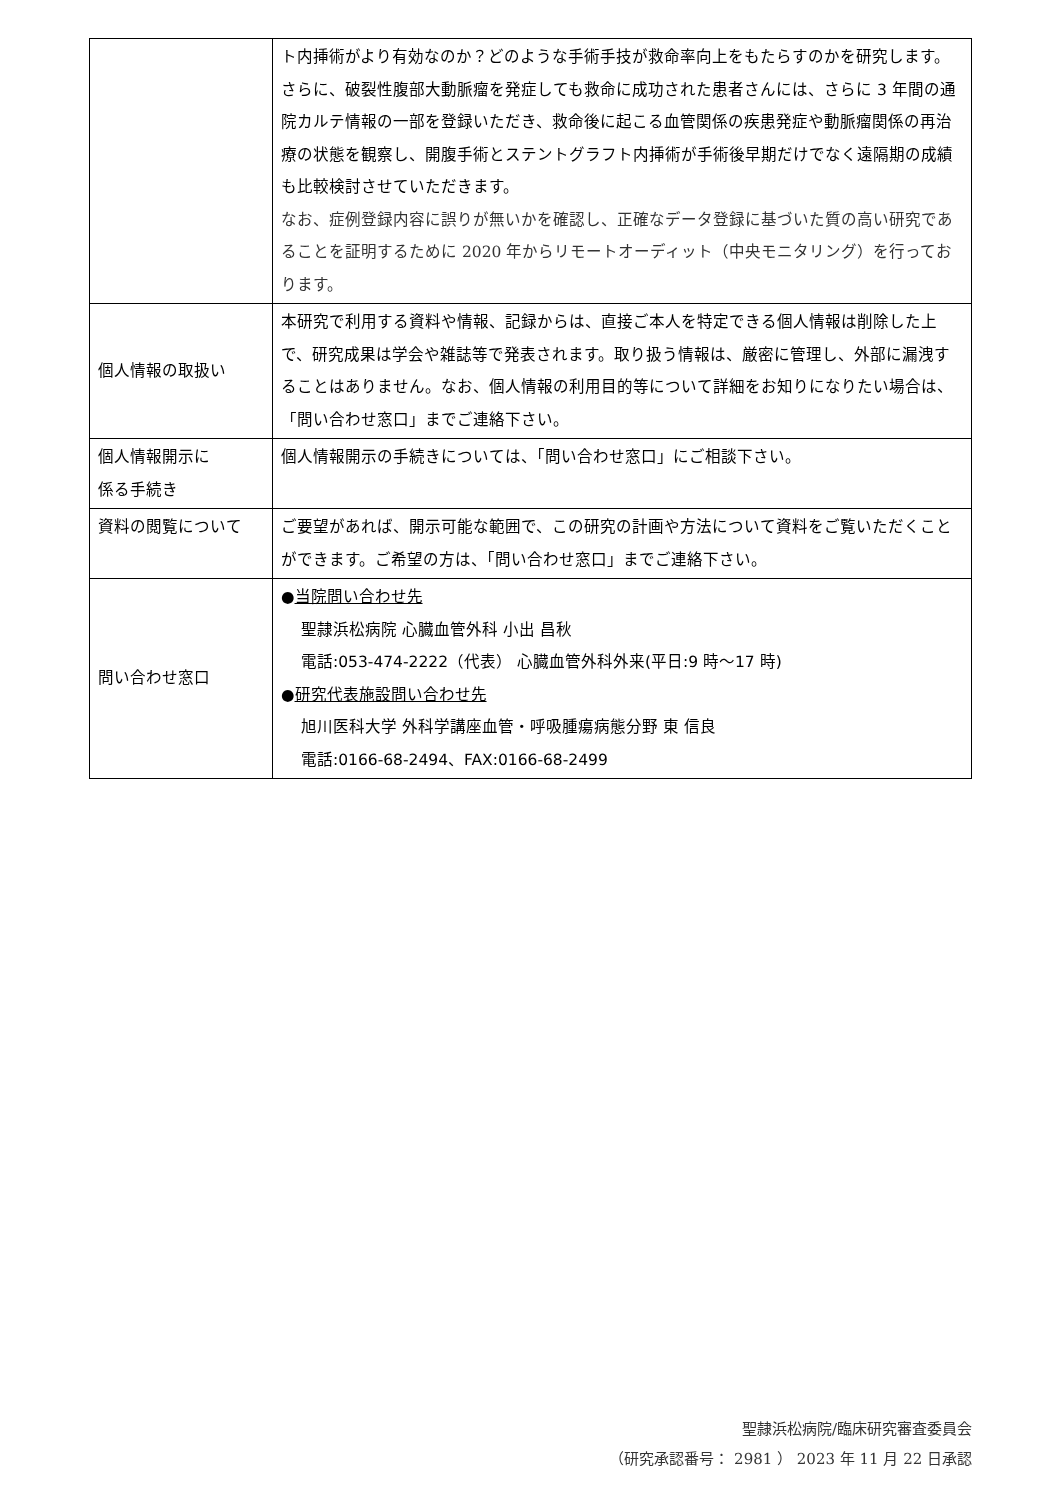| | ト内挿術がより有効なのか？どのような手術手技が救命率向上をもたらすのかを研究します。 さらに、破裂性腹部大動脈瘤を発症しても救命に成功された患者さんには、さらに 3 年間の通院カルテ情報の一部を登録いただき、救命後に起こる血管関係の疾患発症や動脈瘤関係の再治療の状態を観察し、開腹手術とステントグラフト内挿術が手術後早期だけでなく遠隔期の成績も比較検討させていただきます。 なお、症例登録内容に誤りが無いかを確認し、正確なデータ登録に基づいた質の高い研究であることを証明するために 2020 年からリモートオーディット（中央モニタリング）を行っております。 |
| 個人情報の取扱い | 本研究で利用する資料や情報、記録からは、直接ご本人を特定できる個人情報は削除した上で、研究成果は学会や雑誌等で発表されます。取り扱う情報は、厳密に管理し、外部に漏洩することはありません。なお、個人情報の利用目的等について詳細をお知りになりたい場合は、「問い合わせ窓口」までご連絡下さい。 |
| 個人情報開示に 係る手続き | 個人情報開示の手続きについては、「問い合わせ窓口」にご相談下さい。 |
| 資料の閲覧について | ご要望があれば、開示可能な範囲で、この研究の計画や方法について資料をご覧いただくことができます。ご希望の方は、「問い合わせ窓口」までご連絡下さい。 |
| 問い合わせ窓口 | ● 当院問い合わせ先 聖隷浜松病院 心臓血管外科 小出 昌秋 電話:053-474-2222（代表） 心臓血管外科外来(平日:9 時〜17 時) ● 研究代表施設問い合わせ先 旭川医科大学 外科学講座血管・呼吸腫瘍病態分野 東 信良 電話:0166-68-2494、FAX:0166-68-2499 |
聖隷浜松病院/臨床研究審査委員会
（研究承認番号： 2981 ） 2023 年 11 月 22 日承認